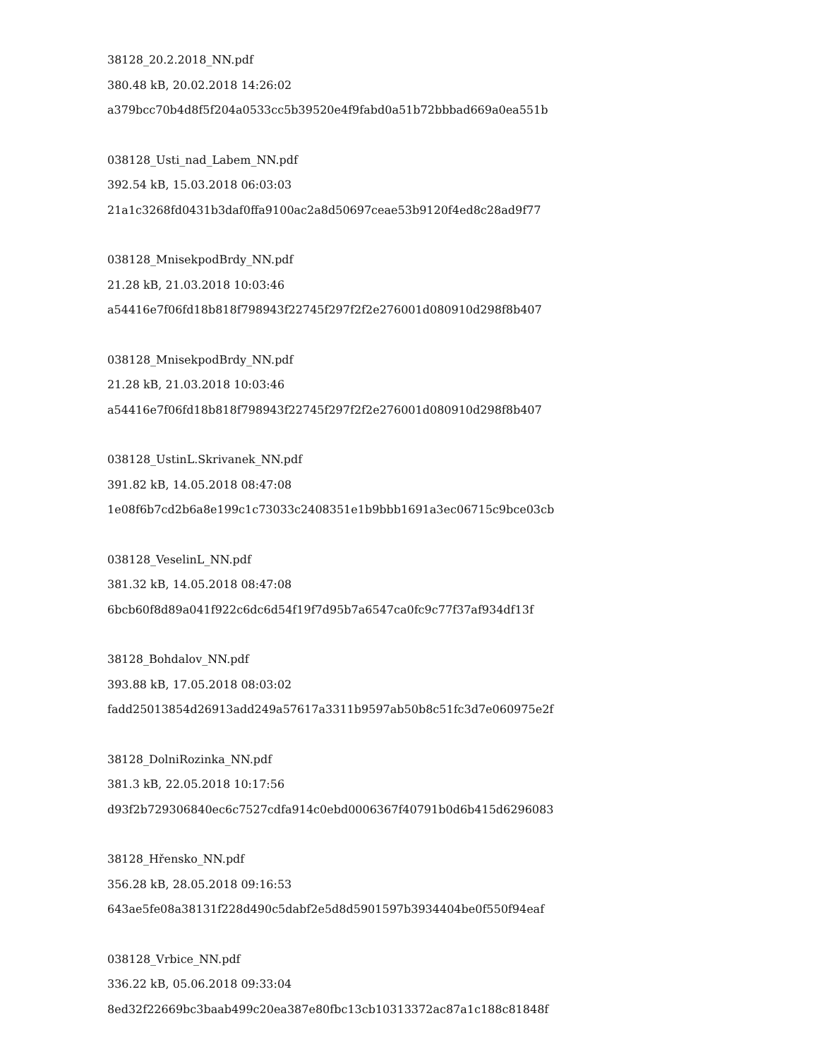38128_20.2.2018_NN.pdf
380.48 kB, 20.02.2018 14:26:02
a379bcc70b4d8f5f204a0533cc5b39520e4f9fabd0a51b72bbbad669a0ea551b
038128_Usti_nad_Labem_NN.pdf
392.54 kB, 15.03.2018 06:03:03
21a1c3268fd0431b3daf0ffa9100ac2a8d50697ceae53b9120f4ed8c28ad9f77
038128_MnisekpodBrdy_NN.pdf
21.28 kB, 21.03.2018 10:03:46
a54416e7f06fd18b818f798943f22745f297f2f2e276001d080910d298f8b407
038128_MnisekpodBrdy_NN.pdf
21.28 kB, 21.03.2018 10:03:46
a54416e7f06fd18b818f798943f22745f297f2f2e276001d080910d298f8b407
038128_UstinL.Skrivanek_NN.pdf
391.82 kB, 14.05.2018 08:47:08
1e08f6b7cd2b6a8e199c1c73033c2408351e1b9bbb1691a3ec06715c9bce03cb
038128_VeselinL_NN.pdf
381.32 kB, 14.05.2018 08:47:08
6bcb60f8d89a041f922c6dc6d54f19f7d95b7a6547ca0fc9c77f37af934df13f
38128_Bohdalov_NN.pdf
393.88 kB, 17.05.2018 08:03:02
fadd25013854d26913add249a57617a3311b9597ab50b8c51fc3d7e060975e2f
38128_DolniRozinka_NN.pdf
381.3 kB, 22.05.2018 10:17:56
d93f2b729306840ec6c7527cdfa914c0ebd0006367f40791b0d6b415d6296083
38128_Hřensko_NN.pdf
356.28 kB, 28.05.2018 09:16:53
643ae5fe08a38131f228d490c5dabf2e5d8d5901597b3934404be0f550f94eaf
038128_Vrbice_NN.pdf
336.22 kB, 05.06.2018 09:33:04
8ed32f22669bc3baab499c20ea387e80fbc13cb10313372ac87a1c188c81848f